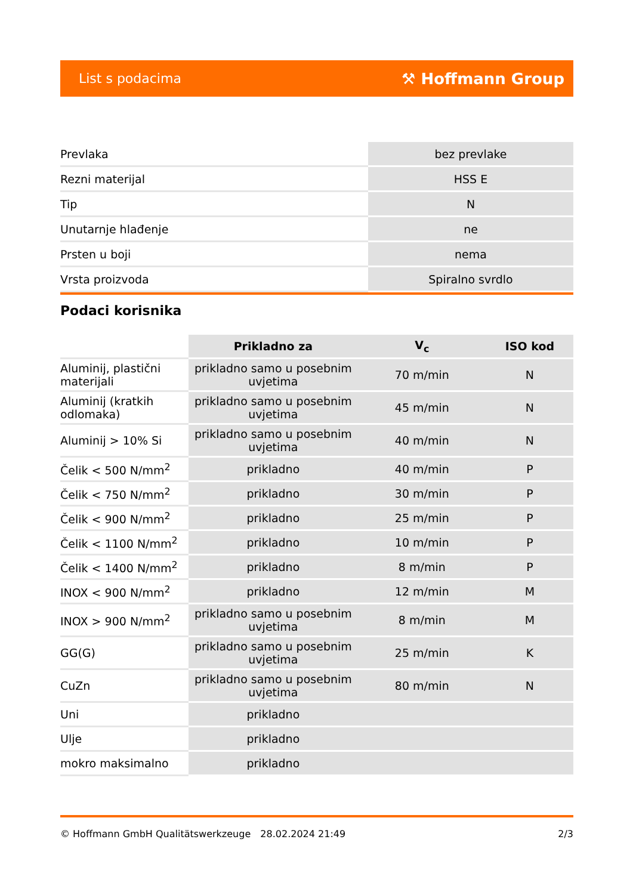List s podacima ⚒ Hoffmann Group
| Prevlaka | bez prevlake |
| Rezni materijal | HSS E |
| Tip | N |
| Unutarnje hlađenje | ne |
| Prsten u boji | nema |
| Vrsta proizvoda | Spiralno svrdlo |
Podaci korisnika
| | Prikladno za | V<sub>c</sub> | ISO kod |
| --- | --- | --- | --- |
| Aluminij, plastični materijali | prikladno samo u posebnim uvjetima | 70 m/min | N |
| Aluminij (kratkih odlomaka) | prikladno samo u posebnim uvjetima | 45 m/min | N |
| Aluminij > 10% Si | prikladno samo u posebnim uvjetima | 40 m/min | N |
| Čelik < 500 N/mm<sup>2</sup> | prikladno | 40 m/min | P |
| Čelik < 750 N/mm<sup>2</sup> | prikladno | 30 m/min | P |
| Čelik < 900 N/mm<sup>2</sup> | prikladno | 25 m/min | P |
| Čelik < 1100 N/mm<sup>2</sup> | prikladno | 10 m/min | P |
| Čelik < 1400 N/mm<sup>2</sup> | prikladno | 8 m/min | P |
| INOX < 900 N/mm<sup>2</sup> | prikladno | 12 m/min | M |
| INOX > 900 N/mm<sup>2</sup> | prikladno samo u posebnim uvjetima | 8 m/min | M |
| GG(G) | prikladno samo u posebnim uvjetima | 25 m/min | K |
| CuZn | prikladno samo u posebnim uvjetima | 80 m/min | N |
| Uni | prikladno | | |
| Ulje | prikladno | | |
| mokro maksimalno | prikladno | | |
© Hoffmann GmbH Qualitätswerkzeuge 28.02.2024 21:49 2/3